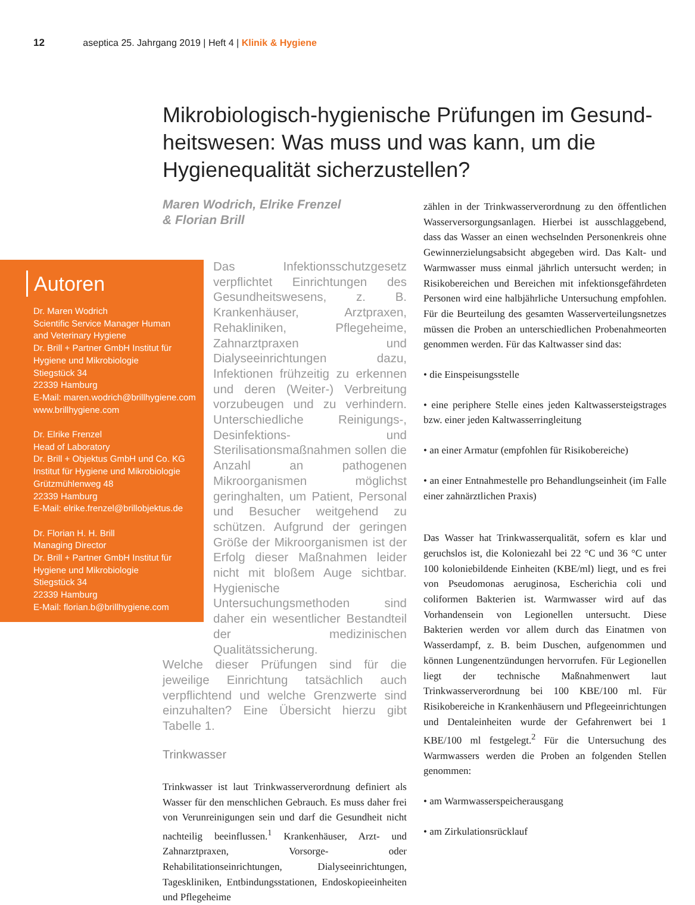12 aseptica 25. Jahrgang 2019 | Heft 4 | Klinik & Hygiene
Mikrobiologisch-hygienische Prüfungen im Gesund­heitswesen: Was muss und was kann, um die Hygienequalität sicherzustellen?
Maren Wodrich, Elrike Frenzel
& Florian Brill
Autoren
Dr. Maren Wodrich
Scientific Service Manager Human
and Veterinary Hygiene
Dr. Brill + Partner GmbH Institut für
Hygiene und Mikrobiologie
Stiegstück 34
22339 Hamburg
E-Mail: maren.wodrich@brillhygiene.com
www.brillhygiene.com
Dr. Elrike Frenzel
Head of Laboratory
Dr. Brill + Objektus GmbH und Co. KG
Institut für Hygiene und Mikrobiologie
Grützmühlenweg 48
22339 Hamburg
E-Mail: elrike.frenzel@brillobjektus.de
Dr. Florian H. H. Brill
Managing Director
Dr. Brill + Partner GmbH Institut für
Hygiene und Mikrobiologie
Stiegstück 34
22339 Hamburg
E-Mail: florian.b@brillhygiene.com
Das Infektionsschutzgesetz verpflichtet Einrichtungen des Gesundheitswesens, z. B. Krankenhäuser, Arztpraxen, Rehakliniken, Pflegeheime, Zahnarztpraxen und Dialyseeinrichtungen dazu, Infektionen frühzeitig zu erkennen und deren (Weiter-) Verbreitung vorzubeugen und zu verhindern. Unterschiedliche Reinigungs-, Desinfektions- und Sterilisationsmaßnahmen sollen die Anzahl an pathogenen Mikroorganismen möglichst geringhalten, um Patient, Personal und Besucher weitgehend zu schützen. Aufgrund der geringen Größe der Mikroorganismen ist der Erfolg dieser Maßnahmen leider nicht mit bloßem Auge sichtbar. Hygienische Untersuchungsmethoden sind daher ein wesentlicher Bestandteil der medizinischen Qualitätssicherung.
Welche dieser Prüfungen sind für die jeweilige Einrichtung tatsächlich auch verpflichtend und welche Grenzwerte sind einzuhalten? Eine Übersicht hierzu gibt Tabelle 1.
Trinkwasser
Trinkwasser ist laut Trinkwasserverordnung definiert als Wasser für den menschlichen Gebrauch. Es muss daher frei von Verunreinigungen sein und darf die Gesundheit nicht nachteilig beeinflussen.<sup>1</sup> Krankenhäuser, Arzt- und Zahnarztpraxen, Vorsorge- oder Rehabilitationseinrichtungen, Dialyseeinrichtungen, Tageskliniken, Entbindungsstationen, Endoskopieeinheiten und Pflegeheime
zählen in der Trinkwasserverordnung zu den öffentlichen Wasserversorgungsanlagen. Hierbei ist ausschlaggebend, dass das Wasser an einen wechselnden Personenkreis ohne Gewinnerzielungsabsicht abgegeben wird. Das Kalt- und Warmwasser muss einmal jährlich untersucht werden; in Risikobereichen und Bereichen mit infektionsgefährdeten Personen wird eine halbjährliche Untersuchung empfohlen. Für die Beurteilung des gesamten Wasserverteilungsnetzes müssen die Proben an unterschiedlichen Probenahmeorten genommen werden. Für das Kaltwasser sind das:
• die Einspeisungsstelle
• eine periphere Stelle eines jeden Kaltwassersteigstrages bzw. einer jeden Kaltwasserringleitung
• an einer Armatur (empfohlen für Risikobereiche)
• an einer Entnahmestelle pro Behandlungseinheit (im Falle einer zahnärztlichen Praxis)
Das Wasser hat Trinkwasserqualität, sofern es klar und geruchslos ist, die Koloniezahl bei 22 °C und 36 °C unter 100 koloniebildende Einheiten (KBE/ml) liegt, und es frei von Pseudomonas aeruginosa, Escherichia coli und coliformen Bakterien ist. Warmwasser wird auf das Vorhandensein von Legionellen untersucht. Diese Bakterien werden vor allem durch das Einatmen von Wasserdampf, z. B. beim Duschen, aufgenommen und können Lungenentzündungen hervorrufen. Für Legionellen liegt der technische Maßnahmenwert laut Trinkwasserverordnung bei 100 KBE/100 ml. Für Risikobereiche in Krankenhäusern und Pflegeeinrichtungen und Dentaleinheiten wurde der Gefahrenwert bei 1 KBE/100 ml festgelegt.<sup>2</sup> Für die Untersuchung des Warmwassers werden die Proben an folgenden Stellen genommen:
• am Warmwasserspeicherausgang
• am Zirkulationsrücklauf